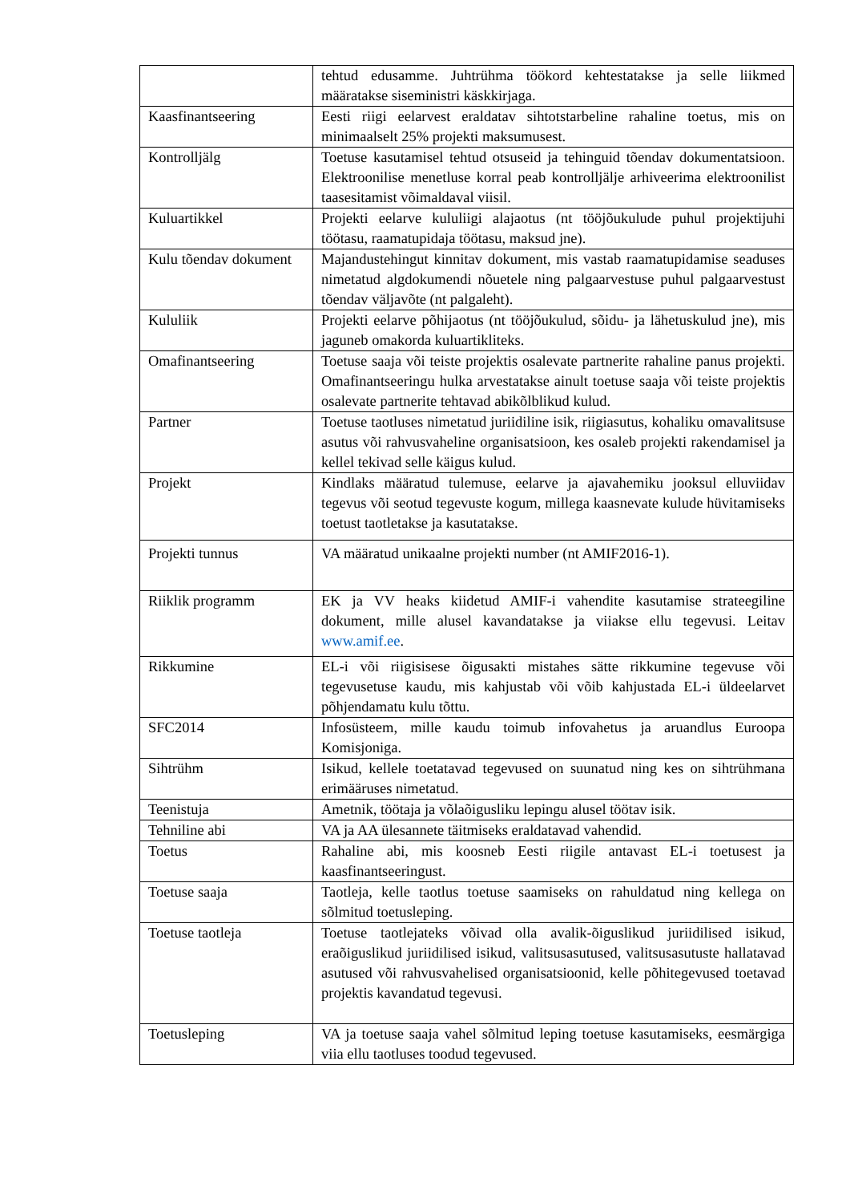| | tehtud edusamme. Juhtrühma töökord kehtestatakse ja selle liikmed määratakse siseministri käskkirjaga. |
| Kaasfinantseering | Eesti riigi eelarvest eraldatav sihtotstarbeline rahaline toetus, mis on minimaalselt 25% projekti maksumusest. |
| Kontrolljälg | Toetuse kasutamisel tehtud otsuseid ja tehinguid tõendav dokumentatsioon. Elektroonilise menetluse korral peab kontrolljälje arhiveerima elektroonilist taasesitamist võimaldaval viisil. |
| Kuluartikkel | Projekti eelarve kululiigi alajaotus (nt tööjõukulude puhul projektijuhi töötasu, raamatupidaja töötasu, maksud jne). |
| Kulu tõendav dokument | Majandustehingut kinnitav dokument, mis vastab raamatupidamise seaduses nimetatud algdokumendi nõuetele ning palgaarvestuse puhul palgaarvestust tõendav väljavõte (nt palgaleht). |
| Kululiik | Projekti eelarve põhijaotus (nt tööjõukulud, sõidu- ja lähetuskulud jne), mis jaguneb omakorda kuluartikliteks. |
| Omafinantseering | Toetuse saaja või teiste projektis osalevate partnerite rahaline panus projekti. Omafinantseeringu hulka arvestatakse ainult toetuse saaja või teiste projektis osalevate partnerite tehtavad abikõlblikud kulud. |
| Partner | Toetuse taotluses nimetatud juriidiline isik, riigiasutus, kohaliku omavalitsuse asutus või rahvusvaheline organisatsioon, kes osaleb projekti rakendamisel ja kellel tekivad selle käigus kulud. |
| Projekt | Kindlaks määratud tulemuse, eelarve ja ajavahemiku jooksul elluviidav tegevus või seotud tegevuste kogum, millega kaasnevate kulude hüvitamiseks toetust taotletakse ja kasutatakse. |
| Projekti tunnus | VA määratud unikaalne projekti number (nt AMIF2016-1). |
| Riiklik programm | EK ja VV heaks kiidetud AMIF-i vahendite kasutamise strateegiline dokument, mille alusel kavandatakse ja viiakse ellu tegevusi. Leitav www.amif.ee . |
| Rikkumine | EL-i või riigisisese õigusakti mistahes sätte rikkumine tegevuse või tegevusetuse kaudu, mis kahjustab või võib kahjustada EL-i üldeelarvet põhjendamatu kulu tõttu. |
| SFC2014 | Infosüsteem, mille kaudu toimub infovahetus ja aruandlus Euroopa Komisjoniga. |
| Sihtrühm | Isikud, kellele toetatavad tegevused on suunatud ning kes on sihtrühmana erimääruses nimetatud. |
| Teenistuja | Ametnik, töötaja ja võlaõigusliku lepingu alusel töötav isik. |
| Tehniline abi | VA ja AA ülesannete täitmiseks eraldatavad vahendid. |
| Toetus | Rahaline abi, mis koosneb Eesti riigile antavast EL-i toetusest ja kaasfinantseeringust. |
| Toetuse saaja | Taotleja, kelle taotlus toetuse saamiseks on rahuldatud ning kellega on sõlmitud toetusleping. |
| Toetuse taotleja | Toetuse taotlejateks võivad olla avalik-õiguslikud juriidilised isikud, eraõiguslikud juriidilised isikud, valitsusasutused, valitsusasutuste hallatavad asutused või rahvusvahelised organisatsioonid, kelle põhitegevused toetavad projektis kavandatud tegevusi. |
| Toetusleping | VA ja toetuse saaja vahel sõlmitud leping toetuse kasutamiseks, eesmärgiga viia ellu taotluses toodud tegevused. |